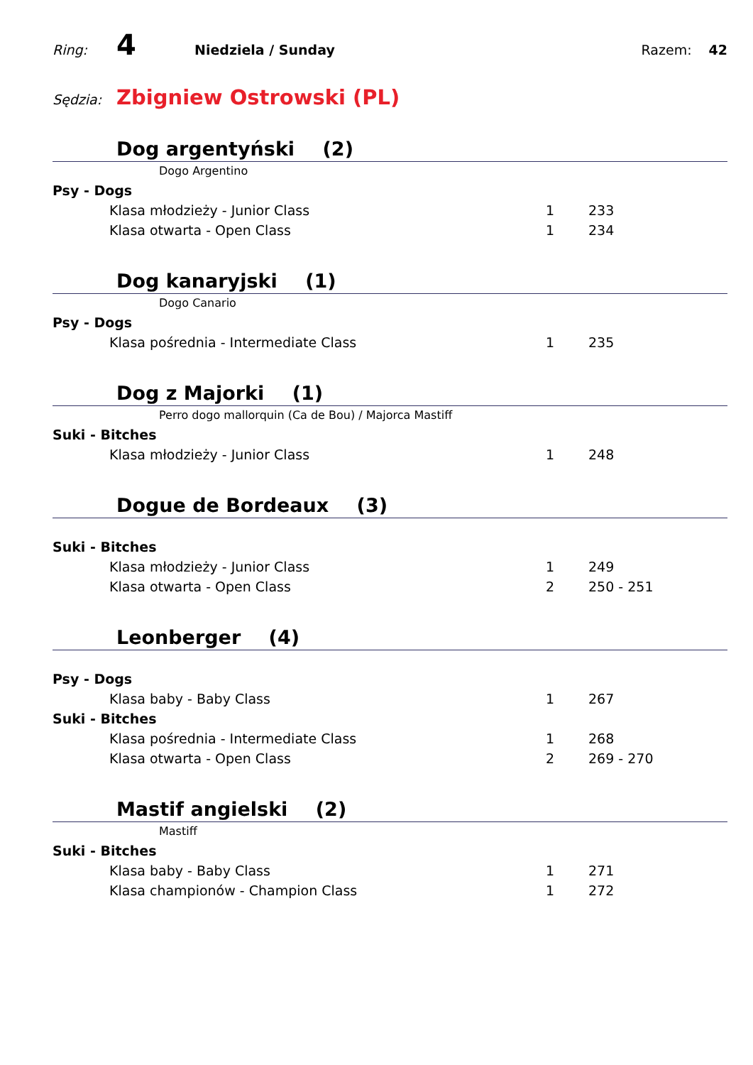Ring: 4 Niedziela / Sunday Razem: 42
Sędzia: Zbigniew Ostrowski (PL)
Dog argentyński (2)
Dogo Argentino
| Psy - Dogs | | |
| Klasa młodzieży - Junior Class | 1 | 233 |
| Klasa otwarta - Open Class | 1 | 234 |
Dog kanaryjski (1)
Dogo Canario
| Psy - Dogs | | |
| Klasa pośrednia - Intermediate Class | 1 | 235 |
Dog z Majorki (1)
Perro dogo mallorquin (Ca de Bou) / Majorca Mastiff
| Suki - Bitches | | |
| Klasa młodzieży - Junior Class | 1 | 248 |
Dogue de Bordeaux (3)
| Suki - Bitches | | |
| Klasa młodzieży - Junior Class | 1 | 249 |
| Klasa otwarta - Open Class | 2 | 250 - 251 |
Leonberger (4)
| Psy - Dogs | | |
| Klasa baby - Baby Class | 1 | 267 |
| Suki - Bitches | | |
| Klasa pośrednia - Intermediate Class | 1 | 268 |
| Klasa otwarta - Open Class | 2 | 269 - 270 |
Mastif angielski (2)
Mastiff
| Suki - Bitches | | |
| Klasa baby - Baby Class | 1 | 271 |
| Klasa championów - Champion Class | 1 | 272 |